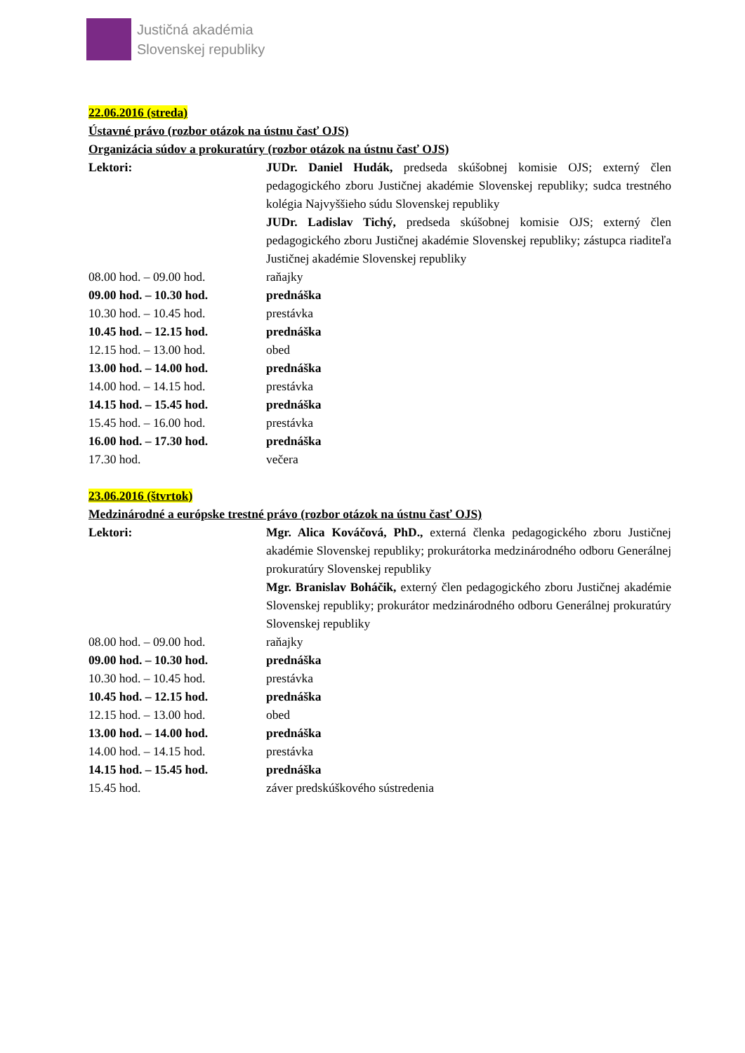Justičná akadémia
Slovenskej republiky
22.06.2016 (streda)
Ústavné právo (rozbor otázok na ústnu časť OJS)
Organizácia súdov a prokuratúry (rozbor otázok na ústnu časť OJS)
Lektori: JUDr. Daniel Hudák, predseda skúšobnej komisie OJS; externý člen pedagogického zboru Justičnej akadémie Slovenskej republiky; sudca trestného kolégia Najvyššieho súdu Slovenskej republiky
JUDr. Ladislav Tichý, predseda skúšobnej komisie OJS; externý člen pedagogického zboru Justičnej akadémie Slovenskej republiky; zástupca riaditeľa Justičnej akadémie Slovenskej republiky
08.00 hod. – 09.00 hod. raňajky
09.00 hod. – 10.30 hod. prednáška
10.30 hod. – 10.45 hod. prestávka
10.45 hod. – 12.15 hod. prednáška
12.15 hod. – 13.00 hod. obed
13.00 hod. – 14.00 hod. prednáška
14.00 hod. – 14.15 hod. prestávka
14.15 hod. – 15.45 hod. prednáška
15.45 hod. – 16.00 hod. prestávka
16.00 hod. – 17.30 hod. prednáška
17.30 hod. večera
23.06.2016 (štvrtok)
Medzinárodné a európske trestné právo (rozbor otázok na ústnu časť OJS)
Lektori: Mgr. Alica Kováčová, PhD., externá členka pedagogického zboru Justičnej akadémie Slovenskej republiky; prokurátorka medzinárodného odboru Generálnej prokuratúry Slovenskej republiky
Mgr. Branislav Boháčik, externý člen pedagogického zboru Justičnej akadémie Slovenskej republiky; prokurátor medzinárodného odboru Generálnej prokuratúry Slovenskej republiky
08.00 hod. – 09.00 hod. raňajky
09.00 hod. – 10.30 hod. prednáška
10.30 hod. – 10.45 hod. prestávka
10.45 hod. – 12.15 hod. prednáška
12.15 hod. – 13.00 hod. obed
13.00 hod. – 14.00 hod. prednáška
14.00 hod. – 14.15 hod. prestávka
14.15 hod. – 15.45 hod. prednáška
15.45 hod. záver predskúškového sústredenia